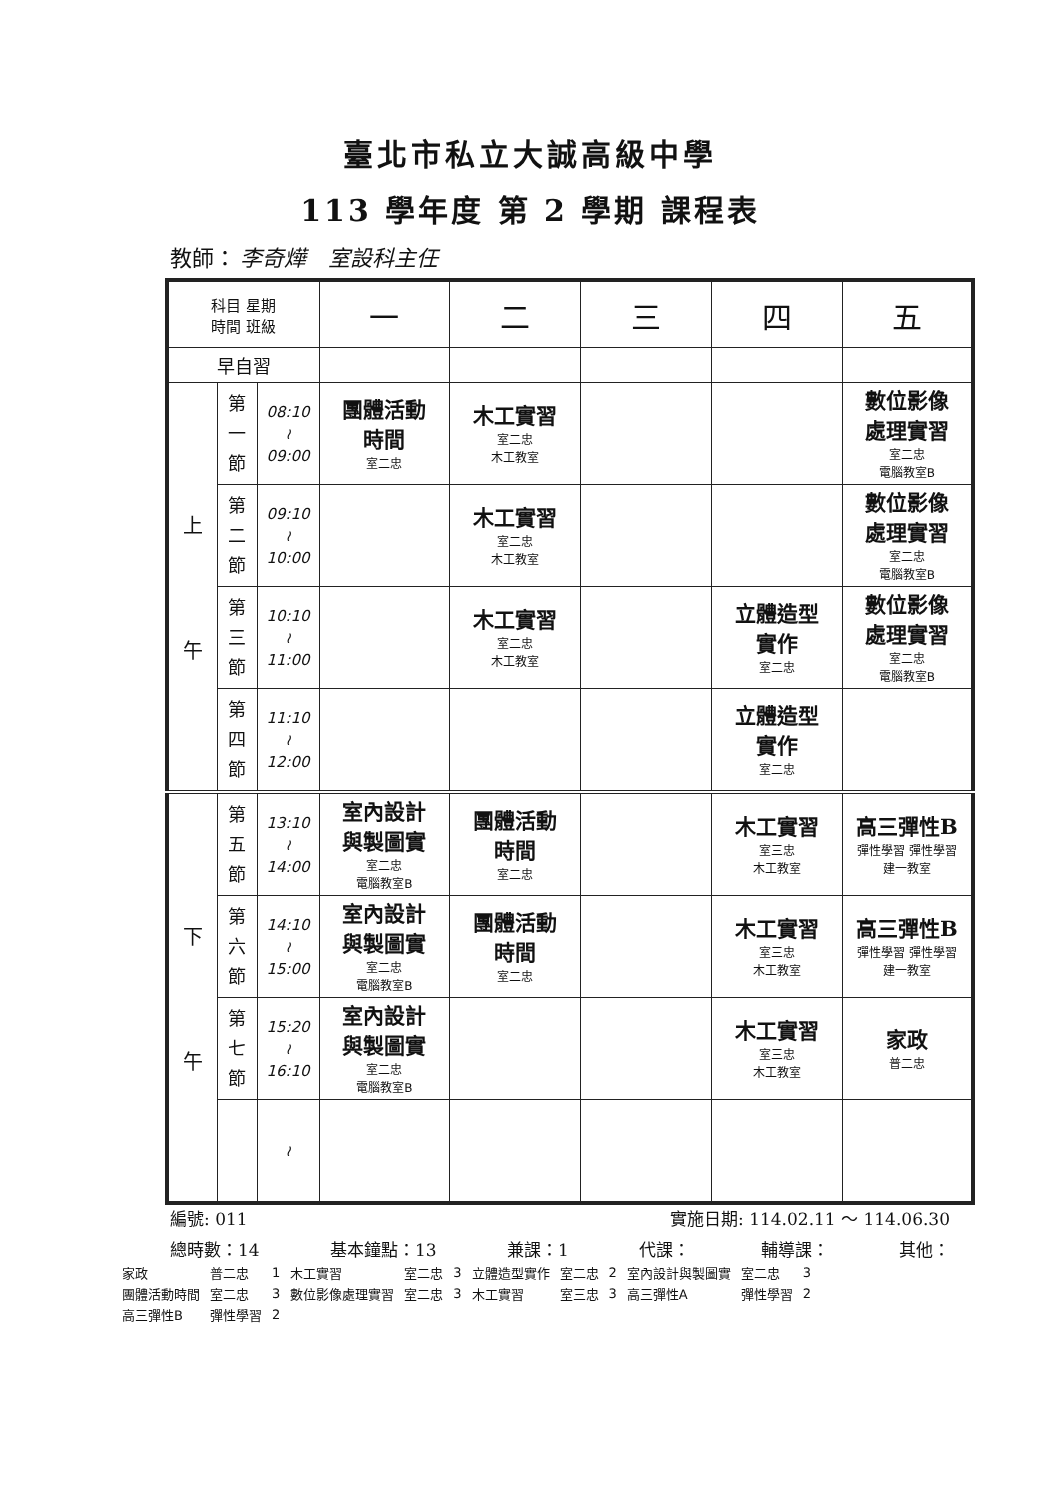臺北市私立大誠高級中學
113 學年度 第 2 學期 課程表
教師： 李奇燁　室設科主任
| 科目 星期 時間 班級 | | | 一 | 二 | 三 | 四 | 五 |
| --- | --- | --- | --- | --- | --- | --- | --- |
| 早自習 | | | | | | | |
| 上 午 | 第 一 節 | 08:10 ≀ 09:00 | 團體活動 時間 室二忠 | 木工實習 室二忠 木工教室 | | | 數位影像 處理實習 室二忠 電腦教室B |
| | 第 二 節 | 09:10 ≀ 10:00 | | 木工實習 室二忠 木工教室 | | | 數位影像 處理實習 室二忠 電腦教室B |
| | 第 三 節 | 10:10 ≀ 11:00 | | 木工實習 室二忠 木工教室 | | 立體造型 實作 室二忠 | 數位影像 處理實習 室二忠 電腦教室B |
| | 第 四 節 | 11:10 ≀ 12:00 | | | | 立體造型 實作 室二忠 | |
| 下 午 | 第 五 節 | 13:10 ≀ 14:00 | 室內設計 與製圖實 室二忠 電腦教室B | 團體活動 時間 室二忠 | | 木工實習 室三忠 木工教室 | 高三彈性B 彈性學習 彈性學習 建一教室 |
| | 第 六 節 | 14:10 ≀ 15:00 | 室內設計 與製圖實 室二忠 電腦教室B | 團體活動 時間 室二忠 | | 木工實習 室三忠 木工教室 | 高三彈性B 彈性學習 彈性學習 建一教室 |
| | 第 七 節 | 15:20 ≀ 16:10 | 室內設計 與製圖實 室二忠 電腦教室B | | | 木工實習 室三忠 木工教室 | 家政 普二忠 |
| | | ≀ | | | | | |
編號: 011 實施日期: 114.02.11 ～ 114.06.30
總時數：14 基本鐘點：13 兼課：1 代課： 輔導課： 其他：
| 家政 | 普二忠 | 1 | 木工實習 | 室二忠 | 3 | 立體造型實作 | 室二忠 | 2 | 室內設計與製圖實 | 室二忠 | 3 |
| 團體活動時間 | 室二忠 | 3 | 數位影像處理實習 | 室二忠 | 3 | 木工實習 | 室三忠 | 3 | 高三彈性A | 彈性學習 | 2 |
| 高三彈性B | 彈性學習 | 2 | | | | | | | | | |